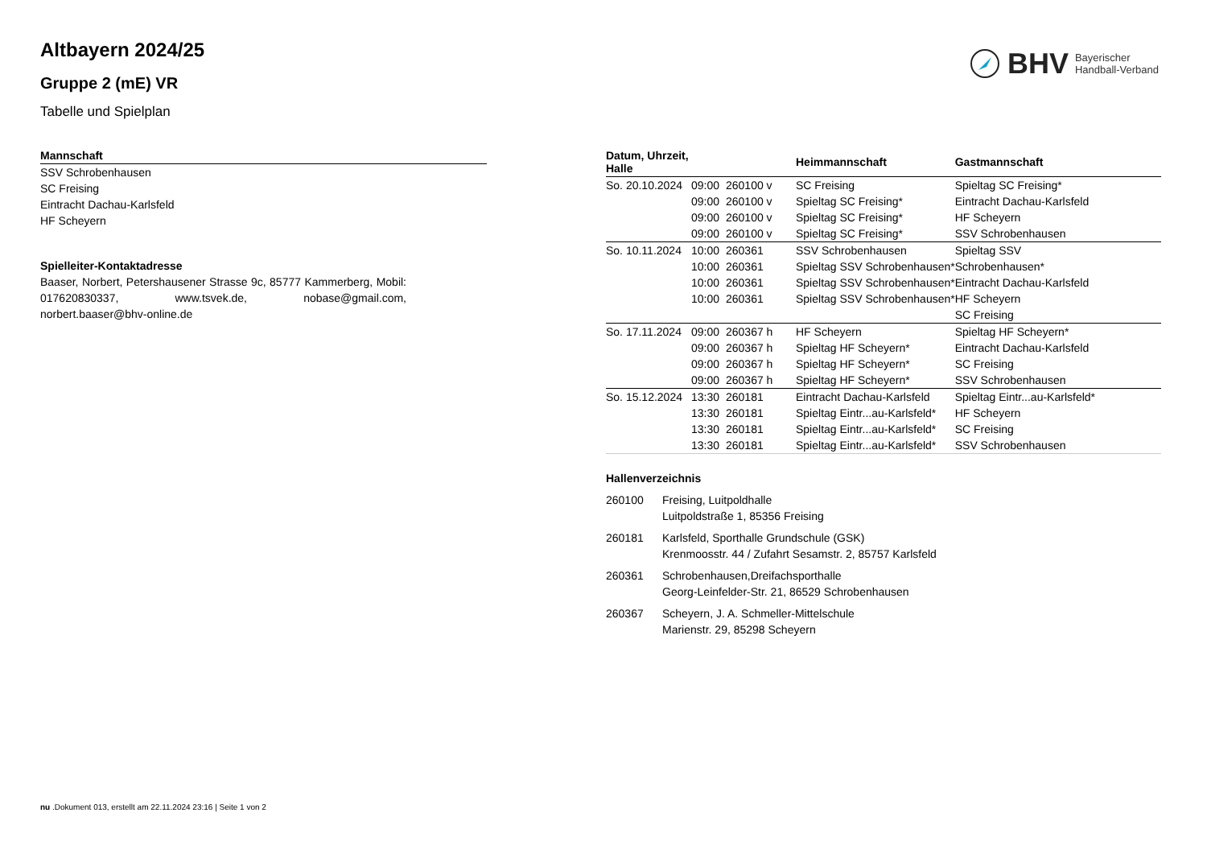Altbayern 2024/25
Gruppe 2 (mE) VR
Tabelle und Spielplan
BHV Bayerischer
Handball-Verband
| Mannschaft |
| --- |
| SSV Schrobenhausen |
| SC Freising |
| Eintracht Dachau-Karlsfeld |
| HF Scheyern |
Spielleiter-Kontaktadresse
Baaser, Norbert, Petershausener Strasse 9c, 85777 Kammerberg, Mobil: 017620830337, www.tsvek.de, nobase@gmail.com, norbert.baaser@bhv-online.de
| Datum, Uhrzeit, Halle | | | Heimmannschaft | Gastmannschaft |
| --- | --- | --- | --- | --- |
| So. 20.10.2024 | 09:00 | 260100 v | SC Freising | Spieltag SC Freising* |
| | 09:00 | 260100 v | Spieltag SC Freising* | Eintracht Dachau-Karlsfeld |
| | 09:00 | 260100 v | Spieltag SC Freising* | HF Scheyern |
| | 09:00 | 260100 v | Spieltag SC Freising* | SSV Schrobenhausen |
| So. 10.11.2024 | 10:00 | 260361 | SSV Schrobenhausen | Spieltag SSV |
| | 10:00 | 260361 | Spieltag SSV Schrobenhausen* | Schrobenhausen* |
| | 10:00 | 260361 | Spieltag SSV Schrobenhausen* | Eintracht Dachau-Karlsfeld |
| | 10:00 | 260361 | Spieltag SSV Schrobenhausen* | HF Scheyern |
| | | | | SC Freising |
| So. 17.11.2024 | 09:00 | 260367 h | HF Scheyern | Spieltag HF Scheyern* |
| | 09:00 | 260367 h | Spieltag HF Scheyern* | Eintracht Dachau-Karlsfeld |
| | 09:00 | 260367 h | Spieltag HF Scheyern* | SC Freising |
| | 09:00 | 260367 h | Spieltag HF Scheyern* | SSV Schrobenhausen |
| So. 15.12.2024 | 13:30 | 260181 | Eintracht Dachau-Karlsfeld | Spieltag Eintr...au-Karlsfeld* |
| | 13:30 | 260181 | Spieltag Eintr...au-Karlsfeld* | HF Scheyern |
| | 13:30 | 260181 | Spieltag Eintr...au-Karlsfeld* | SC Freising |
| | 13:30 | 260181 | Spieltag Eintr...au-Karlsfeld* | SSV Schrobenhausen |
Hallenverzeichnis
| 260100 | Freising, Luitpoldhalle Luitpoldstraße 1, 85356 Freising |
| 260181 | Karlsfeld, Sporthalle Grundschule (GSK) Krenmoosstr. 44 / Zufahrt Sesamstr. 2, 85757 Karlsfeld |
| 260361 | Schrobenhausen,Dreifachsporthalle Georg-Leinfelder-Str. 21, 86529 Schrobenhausen |
| 260367 | Scheyern, J. A. Schmeller-Mittelschule Marienstr. 29, 85298 Scheyern |
nu .Dokument 013, erstellt am 22.11.2024 23:16 | Seite 1 von 2